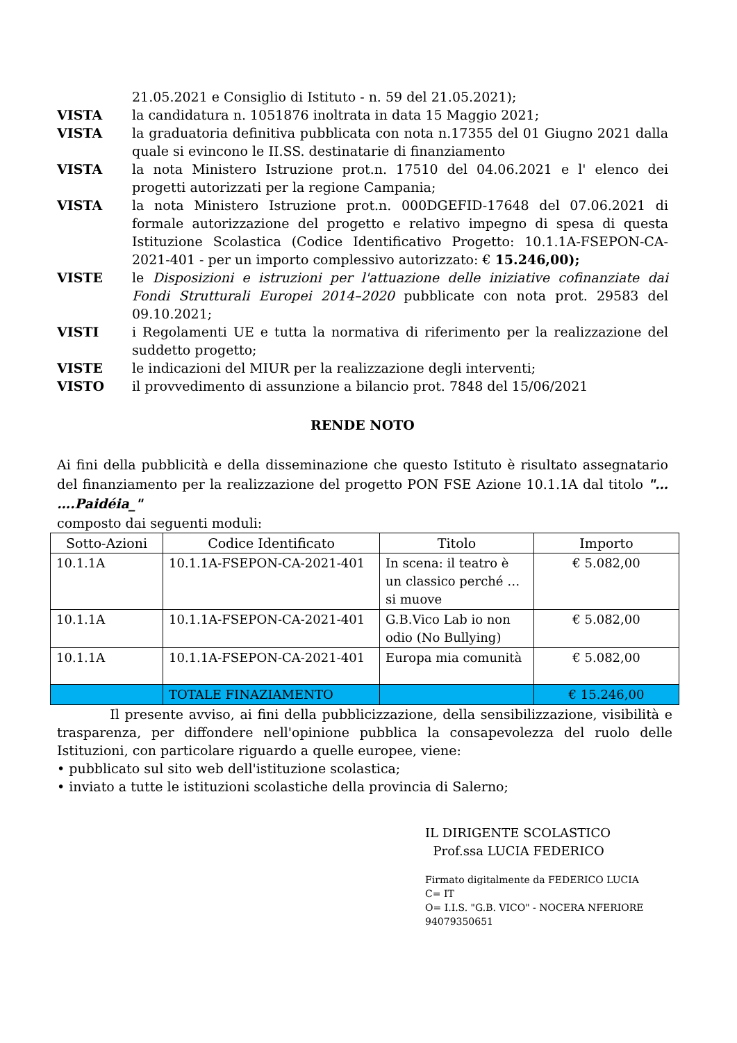21.05.2021 e Consiglio di Istituto - n. 59 del 21.05.2021);
VISTA la candidatura n. 1051876 inoltrata in data 15 Maggio 2021;
VISTA la graduatoria definitiva pubblicata con nota n.17355 del 01 Giugno 2021 dalla quale si evincono le II.SS. destinatarie di finanziamento
VISTA la nota Ministero Istruzione prot.n. 17510 del 04.06.2021 e l' elenco dei progetti autorizzati per la regione Campania;
VISTA la nota Ministero Istruzione prot.n. 000DGEFID-17648 del 07.06.2021 di formale autorizzazione del progetto e relativo impegno di spesa di questa Istituzione Scolastica (Codice Identificativo Progetto: 10.1.1A-FSEPON-CA-2021-401 - per un importo complessivo autorizzato: € 15.246,00);
VISTE le Disposizioni e istruzioni per l'attuazione delle iniziative cofinanziate dai Fondi Strutturali Europei 2014–2020 pubblicate con nota prot. 29583 del 09.10.2021;
VISTI i Regolamenti UE e tutta la normativa di riferimento per la realizzazione del suddetto progetto;
VISTE le indicazioni del MIUR per la realizzazione degli interventi;
VISTO il provvedimento di assunzione a bilancio prot. 7848 del 15/06/2021
RENDE NOTO
Ai fini della pubblicità e della disseminazione che questo Istituto è risultato assegnatario del finanziamento per la realizzazione del progetto PON FSE Azione 10.1.1A dal titolo "… ….Paidéia_"
composto dai seguenti moduli:
| Sotto-Azioni | Codice Identificato | Titolo | Importo |
| --- | --- | --- | --- |
| 10.1.1A | 10.1.1A-FSEPON-CA-2021-401 | In scena: il teatro è un classico perché …si muove | € 5.082,00 |
| 10.1.1A | 10.1.1A-FSEPON-CA-2021-401 | G.B.Vico Lab io non odio (No Bullying) | € 5.082,00 |
| 10.1.1A | 10.1.1A-FSEPON-CA-2021-401 | Europa mia comunità | € 5.082,00 |
| | TOTALE FINAZIAMENTO | | € 15.246,00 |
Il presente avviso, ai fini della pubblicizzazione, della sensibilizzazione, visibilità e trasparenza, per diffondere nell'opinione pubblica la consapevolezza del ruolo delle Istituzioni, con particolare riguardo a quelle europee, viene:
• pubblicato sul sito web dell'istituzione scolastica;
• inviato a tutte le istituzioni scolastiche della provincia di Salerno;
IL DIRIGENTE SCOLASTICO
Prof.ssa LUCIA FEDERICO
Firmato digitalmente da FEDERICO LUCIA
C= IT
O= I.I.S. "G.B. VICO" - NOCERA NFERIORE
94079350651